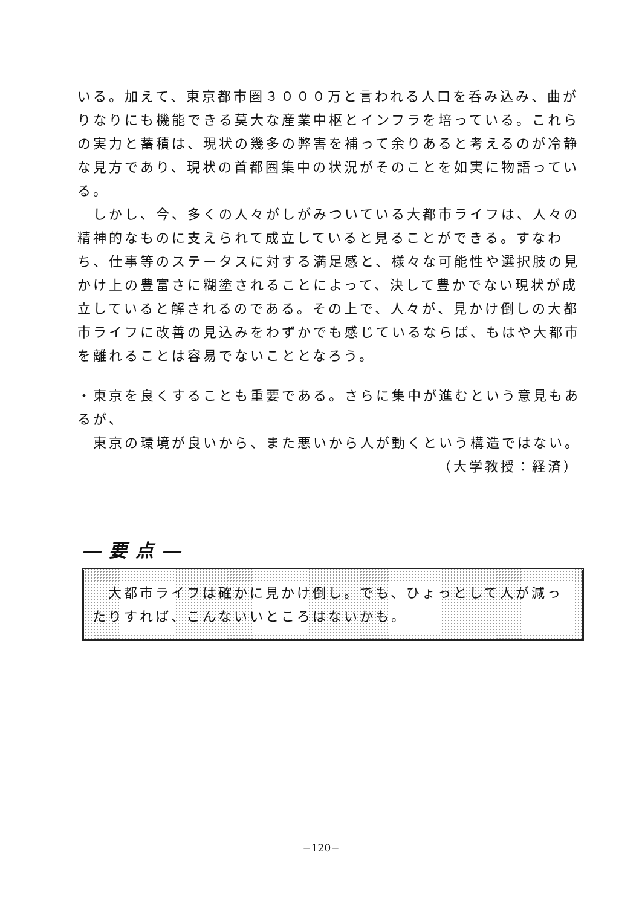いる。加えて、東京都市圏３０００万と言われる人口を呑み込み、曲がりなりにも機能できる莫大な産業中枢とインフラを培っている。これらの実力と蓄積は、現状の幾多の弊害を補って余りあると考えるのが冷静な見方であり、現状の首都圏集中の状況がそのことを如実に物語っている。
　しかし、今、多くの人々がしがみついている大都市ライフは、人々の精神的なものに支えられて成立していると見ることができる。すなわち、仕事等のステータスに対する満足感と、様々な可能性や選択肢の見かけ上の豊富さに糊塗されることによって、決して豊かでない現状が成立していると解されるのである。その上で、人々が、見かけ倒しの大都市ライフに改善の見込みをわずかでも感じているならば、もはや大都市を離れることは容易でないこととなろう。
・東京を良くすることも重要である。さらに集中が進むという意見もあるが、
　東京の環境が良いから、また悪いから人が動くという構造ではない。
（大学教授：経済）
―要点―
　大都市ライフは確かに見かけ倒し。でも、ひょっとして人が減ったりすれば、こんないいところはないかも。
−120−